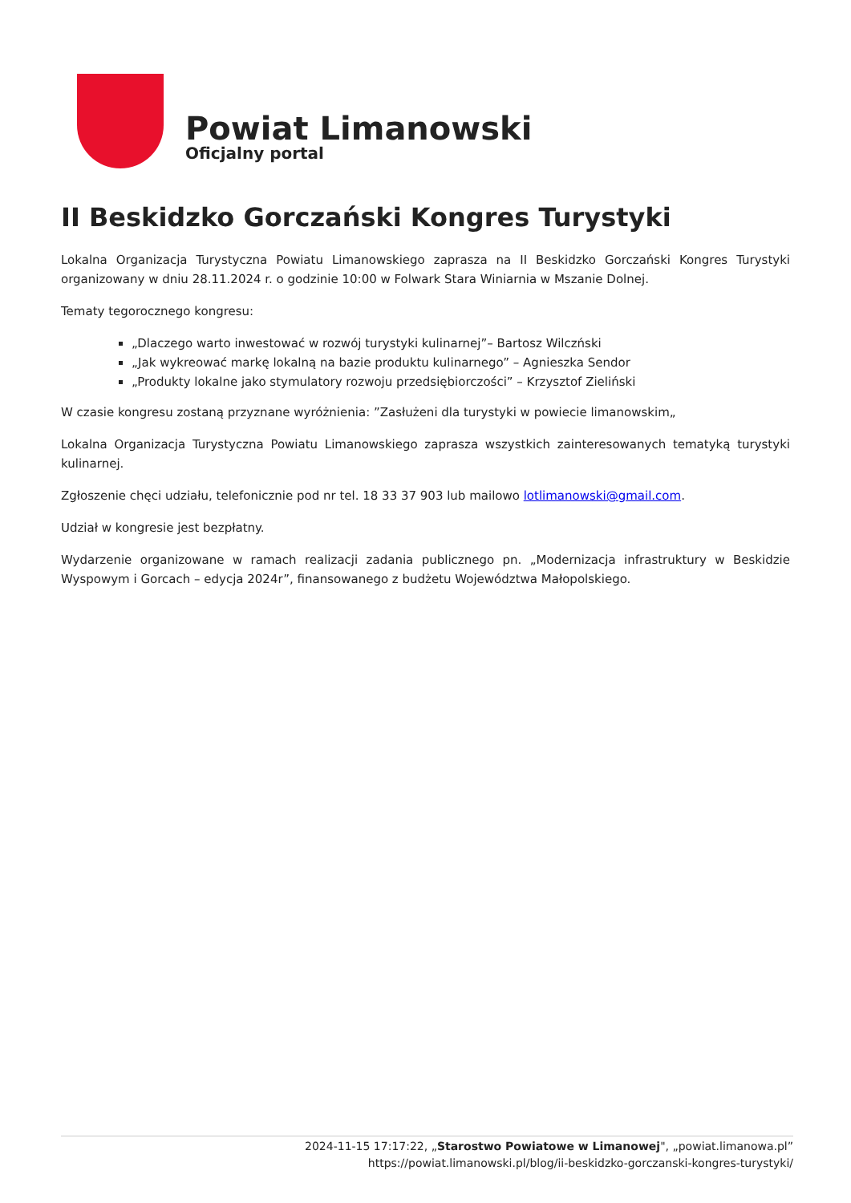Powiat Limanowski
Oficjalny portal
II Beskidzko Gorczański Kongres Turystyki
Lokalna Organizacja Turystyczna Powiatu Limanowskiego zaprasza na II Beskidzko Gorczański Kongres Turystyki organizowany w dniu 28.11.2024 r. o godzinie 10:00 w Folwark Stara Winiarnia w Mszanie Dolnej.
Tematy tegorocznego kongresu:
„Dlaczego warto inwestować w rozwój turystyki kulinarnej”– Bartosz Wilczński
„Jak wykreować markę lokalną na bazie produktu kulinarnego” – Agnieszka Sendor
„Produkty lokalne jako stymulatory rozwoju przedsiębiorczości” – Krzysztof Zieliński
W czasie kongresu zostaną przyznane wyróżnienia: ”Zasłużeni dla turystyki w powiecie limanowskim„
Lokalna Organizacja Turystyczna Powiatu Limanowskiego zaprasza wszystkich zainteresowanych tematyką turystyki kulinarnej.
Zgłoszenie chęci udziału, telefonicznie pod nr tel. 18 33 37 903 lub mailowo lotlimanowski@gmail.com.
Udział w kongresie jest bezpłatny.
Wydarzenie organizowane w ramach realizacji zadania publicznego pn. „Modernizacja infrastruktury w Beskidzie Wyspowym i Gorcach – edycja 2024r”, finansowanego z budżetu Województwa Małopolskiego.
2024-11-15 17:17:22, „Starostwo Powiatowe w Limanowej", „powiat.limanowa.pl”
https://powiat.limanowski.pl/blog/ii-beskidzko-gorczanski-kongres-turystyki/